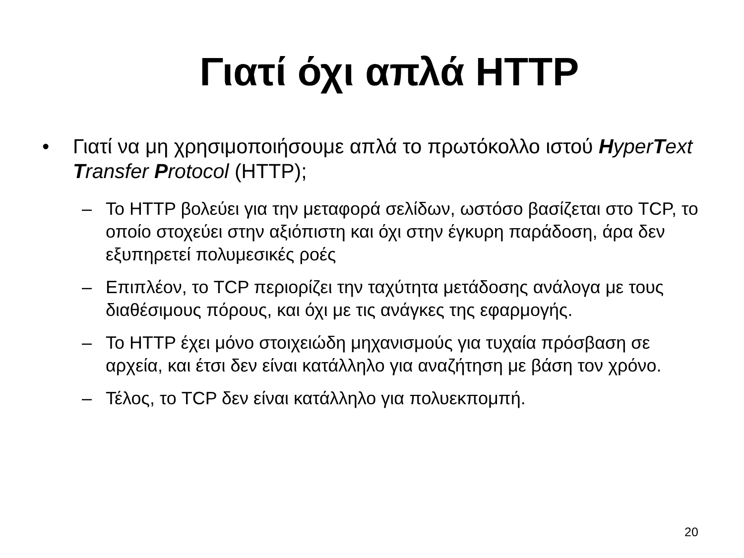Γιατί όχι απλά HTTP
• Γιατί να μη χρησιμοποιήσουμε απλά το πρωτόκολλο ιστού Hyper Text Transfer Protocol (HTTP);
– Το HTTP βολεύει για την μεταφορά σελίδων, ωστόσο βασίζεται στο TCP, το οποίο στοχεύει στην αξιόπιστη και όχι στην έγκυρη παράδοση, άρα δεν εξυπηρετεί πολυμεσικές ροές
– Επιπλέον, το TCP περιορίζει την ταχύτητα μετάδοσης ανάλογα με τους διαθέσιμους πόρους, και όχι με τις ανάγκες της εφαρμογής.
– Το HTTP έχει μόνο στοιχειώδη μηχανισμούς για τυχαία πρόσβαση σε αρχεία, και έτσι δεν είναι κατάλληλο για αναζήτηση με βάση τον χρόνο.
– Τέλος, το TCP δεν είναι κατάλληλο για πολυεκπομπή.
20